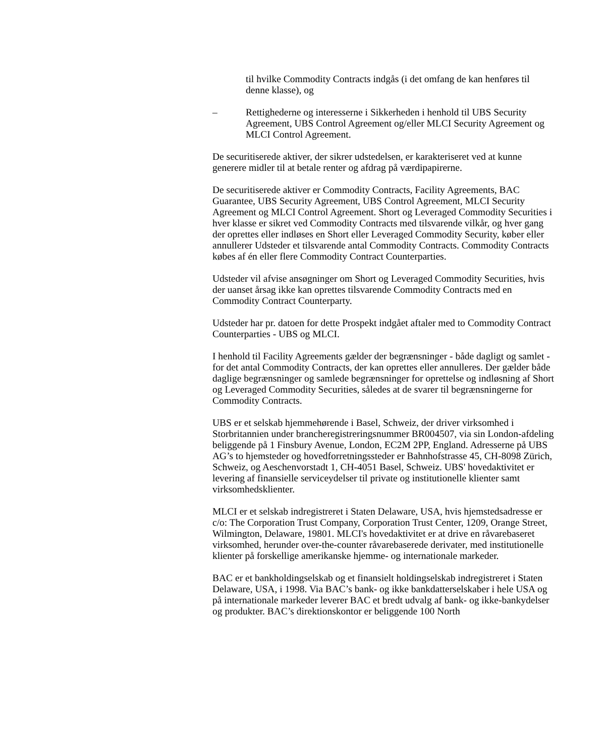til hvilke Commodity Contracts indgås (i det omfang de kan henføres til denne klasse), og
– Rettighederne og interesserne i Sikkerheden i henhold til UBS Security Agreement, UBS Control Agreement og/eller MLCI Security Agreement og MLCI Control Agreement.
De securitiserede aktiver, der sikrer udstedelsen, er karakteriseret ved at kunne generere midler til at betale renter og afdrag på værdipapirerne.
De securitiserede aktiver er Commodity Contracts, Facility Agreements, BAC Guarantee, UBS Security Agreement, UBS Control Agreement, MLCI Security Agreement og MLCI Control Agreement. Short og Leveraged Commodity Securities i hver klasse er sikret ved Commodity Contracts med tilsvarende vilkår, og hver gang der oprettes eller indløses en Short eller Leveraged Commodity Security, køber eller annullerer Udsteder et tilsvarende antal Commodity Contracts. Commodity Contracts købes af én eller flere Commodity Contract Counterparties.
Udsteder vil afvise ansøgninger om Short og Leveraged Commodity Securities, hvis der uanset årsag ikke kan oprettes tilsvarende Commodity Contracts med en Commodity Contract Counterparty.
Udsteder har pr. datoen for dette Prospekt indgået aftaler med to Commodity Contract Counterparties - UBS og MLCI.
I henhold til Facility Agreements gælder der begrænsninger - både dagligt og samlet - for det antal Commodity Contracts, der kan oprettes eller annulleres. Der gælder både daglige begrænsninger og samlede begrænsninger for oprettelse og indløsning af Short og Leveraged Commodity Securities, således at de svarer til begrænsningerne for Commodity Contracts.
UBS er et selskab hjemmehørende i Basel, Schweiz, der driver virksomhed i Storbritannien under brancheregistreringsnummer BR004507, via sin London-afdeling beliggende på 1 Finsbury Avenue, London, EC2M 2PP, England. Adresserne på UBS AG’s to hjemsteder og hovedforretningssteder er Bahnhofstrasse 45, CH-8098 Zürich, Schweiz, og Aeschenvorstadt 1, CH-4051 Basel, Schweiz. UBS' hovedaktivitet er levering af finansielle serviceydelser til private og institutionelle klienter samt virksomhedsklienter.
MLCI er et selskab indregistreret i Staten Delaware, USA, hvis hjemstedsadresse er c/o: The Corporation Trust Company, Corporation Trust Center, 1209, Orange Street, Wilmington, Delaware, 19801. MLCI's hovedaktivitet er at drive en råvarebaseret virksomhed, herunder over-the-counter råvarebaserede derivater, med institutionelle klienter på forskellige amerikanske hjemme- og internationale markeder.
BAC er et bankholdingselskab og et finansielt holdingselskab indregistreret i Staten Delaware, USA, i 1998. Via BAC’s bank- og ikke bankdatterselskaber i hele USA og på internationale markeder leverer BAC et bredt udvalg af bank- og ikke-bankydelser og produkter. BAC’s direktionskontor er beliggende 100 North